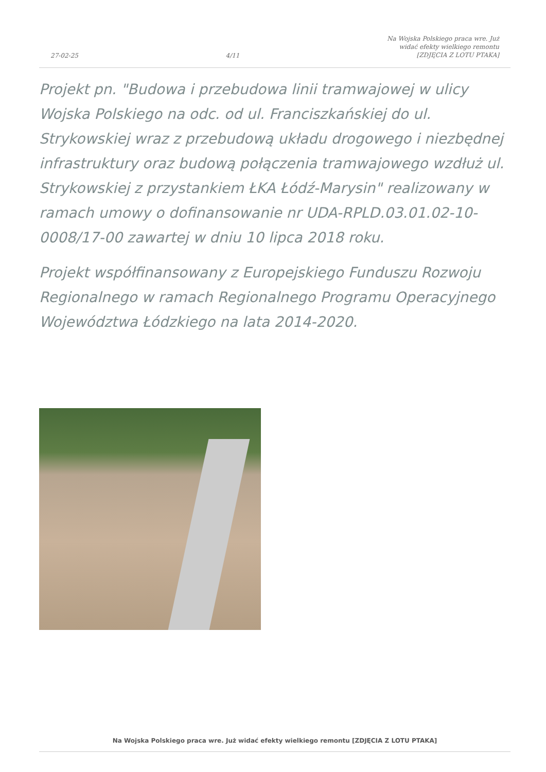27-02-25 4/11 Na Wojska Polskiego praca wre. Już
widać efekty wielkiego remontu
[ZDJĘCIA Z LOTU PTAKA]
Projekt pn. "Budowa i przebudowa linii tramwajowej w ulicy Wojska Polskiego na odc. od ul. Franciszkańskiej do ul. Strykowskiej wraz z przebudową układu drogowego i niezbędnej infrastruktury oraz budową połączenia tramwajowego wzdłuż ul. Strykowskiej z przystankiem ŁKA Łódź-Marysin" realizowany w ramach umowy o dofinansowanie nr UDA-RPLD.03.01.02-10-0008/17-00 zawartej w dniu 10 lipca 2018 roku.
Projekt współfinansowany z Europejskiego Funduszu Rozwoju Regionalnego w ramach Regionalnego Programu Operacyjnego Województwa Łódzkiego na lata 2014-2020.
Na Wojska Polskiego praca wre. Już widać efekty wielkiego remontu [ZDJĘCIA Z LOTU PTAKA]